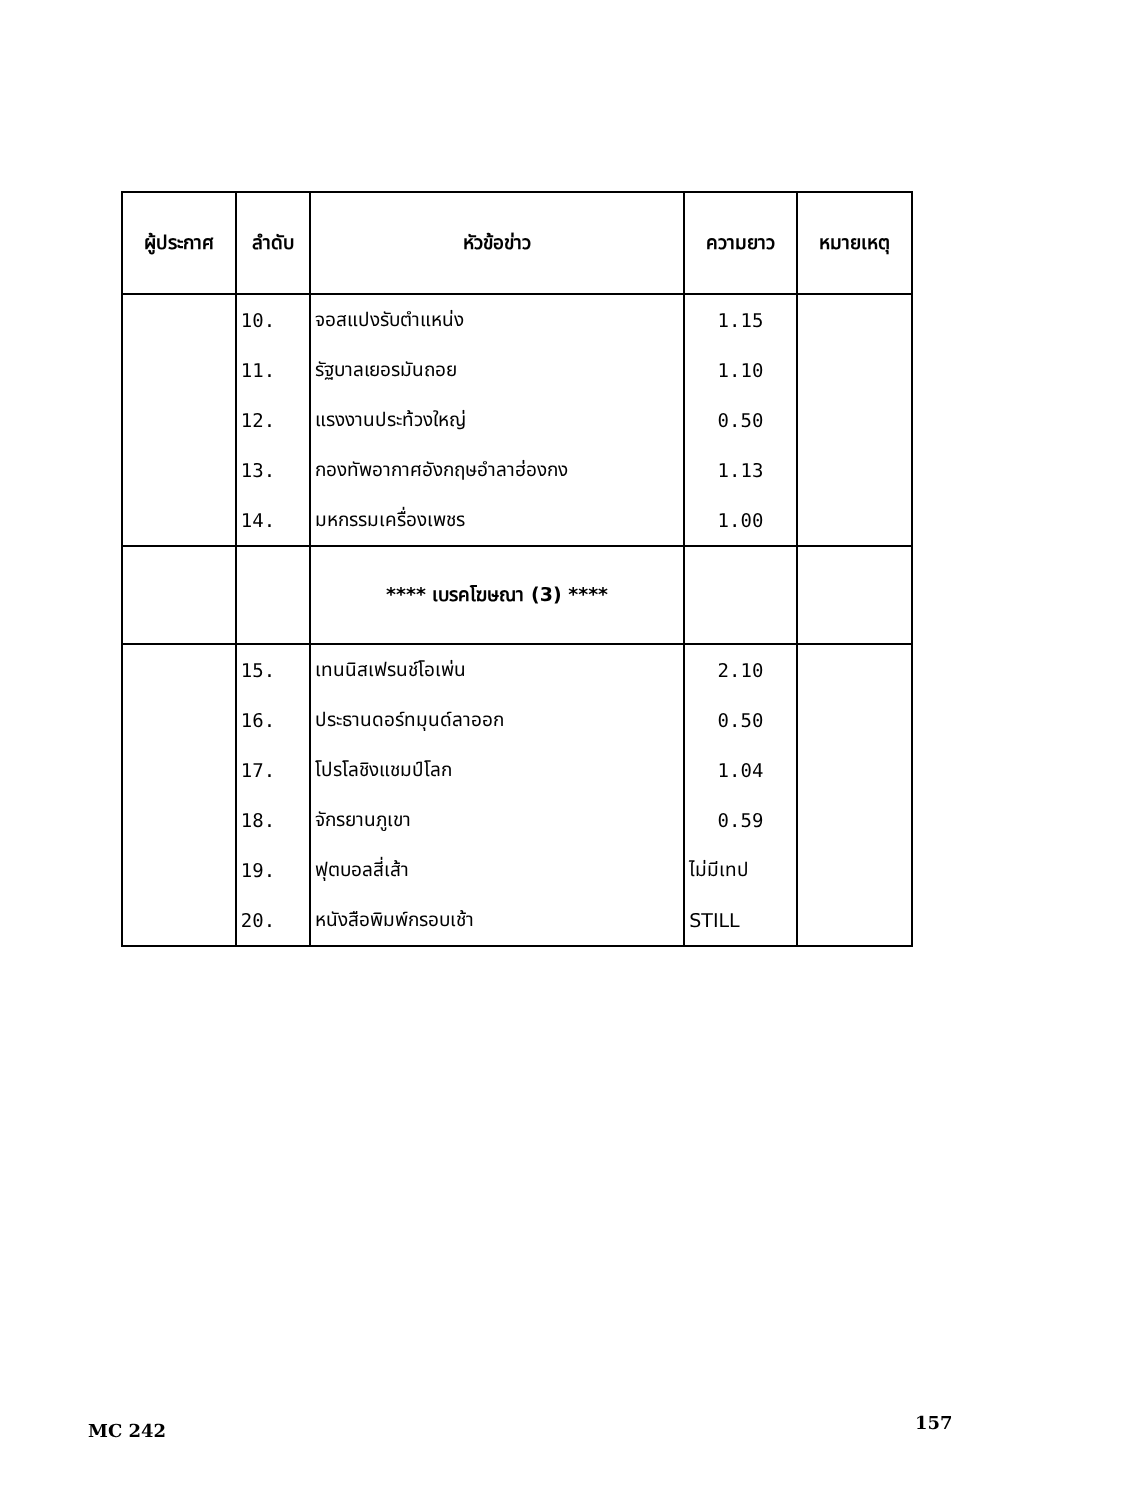| ผู้ประกาศ | ลำดับ | หัวข้อข่าว | ความยาว | หมายเหตุ |
| --- | --- | --- | --- | --- |
| | 10. | จอสแปงรับตำแหน่ง | 1.15 | |
| | 11. | รัฐบาลเยอรมันถอย | 1.10 | |
| | 12. | แรงงานประท้วงใหญ่ | 0.50 | |
| | 13. | กองทัพอากาศอังกฤษอำลาฮ่องกง | 1.13 | |
| | 14. | มหกรรมเครื่องเพชร | 1.00 | |
| | | **** เบรคโฆษณา (3) **** | | |
| | 15. | เทนนิสเฟรนช์โอเพ่น | 2.10 | |
| | 16. | ประธานดอร์ทมุนด์ลาออก | 0.50 | |
| | 17. | โปรโลชิงแชมป์โลก | 1.04 | |
| | 18. | จักรยานภูเขา | 0.59 | |
| | 19. | ฟุตบอลสี่เส้า | ไม่มีเทป | |
| | 20. | หนังสือพิมพ์กรอบเช้า | STILL | |
MC 242 157